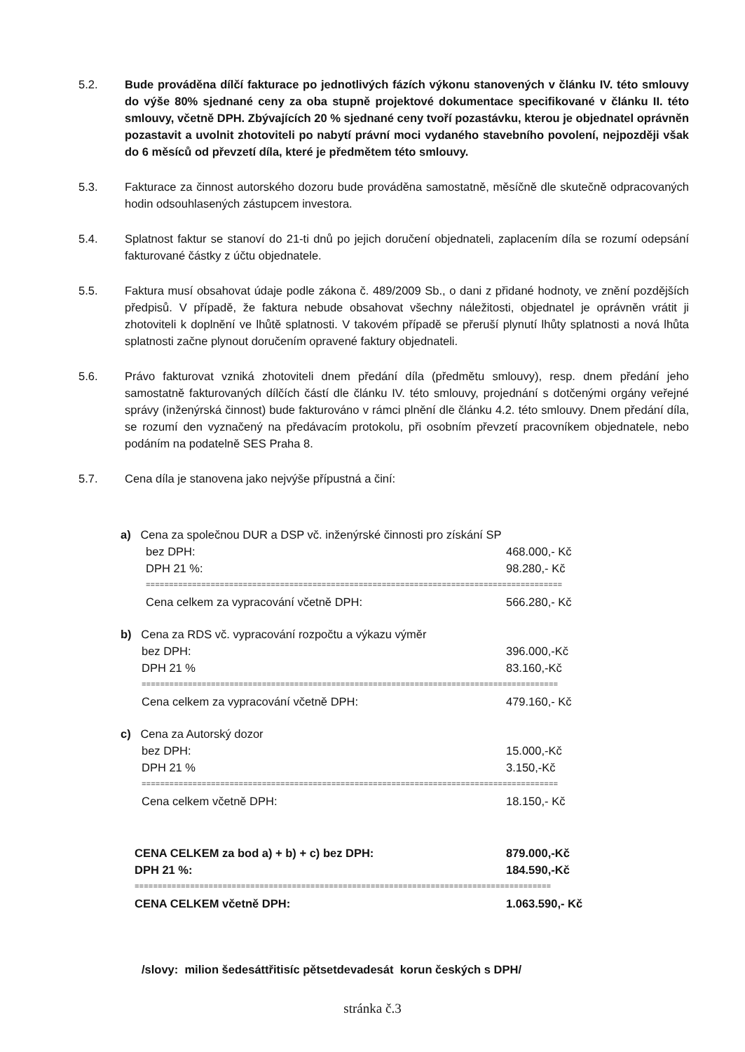5.2. Bude prováděna dílčí fakturace po jednotlivých fázích výkonu stanovených v článku IV. této smlouvy do výše 80% sjednané ceny za oba stupně projektové dokumentace specifikované v článku II. této smlouvy, včetně DPH. Zbývajících 20 % sjednané ceny tvoří pozastávku, kterou je objednatel oprávněn pozastavit a uvolnit zhotoviteli po nabytí právní moci vydaného stavebního povolení, nejpozději však do 6 měsíců od převzetí díla, které je předmětem této smlouvy.
5.3. Fakturace za činnost autorského dozoru bude prováděna samostatně, měsíčně dle skutečně odpracovaných hodin odsouhlasených zástupcem investora.
5.4. Splatnost faktur se stanoví do 21-ti dnů po jejich doručení objednateli, zaplacením díla se rozumí odepsání fakturované částky z účtu objednatele.
5.5. Faktura musí obsahovat údaje podle zákona č. 489/2009 Sb., o dani z přidané hodnoty, ve znění pozdějších předpisů. V případě, že faktura nebude obsahovat všechny náležitosti, objednatel je oprávněn vrátit ji zhotoviteli k doplnění ve lhůtě splatnosti. V takovém případě se přeruší plynutí lhůty splatnosti a nová lhůta splatnosti začne plynout doručením opravené faktury objednateli.
5.6. Právo fakturovat vzniká zhotoviteli dnem předání díla (předmětu smlouvy), resp. dnem předání jeho samostatně fakturovaných dílčích částí dle článku IV. této smlouvy, projednání s dotčenými orgány veřejné správy (inženýrská činnost) bude fakturováno v rámci plnění dle článku 4.2. této smlouvy. Dnem předání díla, se rozumí den vyznačený na předávacím protokolu, při osobním převzetí pracovníkem objednatele, nebo podáním na podatelně SES Praha 8.
5.7. Cena díla je stanovena jako nejvýše přípustná a činí:
| a) Cena za společnou DUR a DSP vč. inženýrské činnosti pro získání SP | |
| bez DPH: | 468.000,- Kč |
| DPH 21 %: | 98.280,- Kč |
| ========================================================================================== | |
| Cena celkem za vypracování včetně DPH: | 566.280,- Kč |
| b) Cena za RDS vč. vypracování rozpočtu a výkazu výměr | |
| bez DPH: | 396.000,-Kč |
| DPH 21 % | 83.160,-Kč |
| ========================================================================================== | |
| Cena celkem za vypracování včetně DPH: | 479.160,- Kč |
| c) Cena za Autorský dozor | |
| bez DPH: | 15.000,-Kč |
| DPH 21 % | 3.150,-Kč |
| ========================================================================================== | |
| Cena celkem včetně DPH: | 18.150,- Kč |
| CENA CELKEM za bod a) + b) + c) bez DPH: | 879.000,-Kč |
| DPH 21 %: | 184.590,-Kč |
| ========================================================================================== | |
| CENA CELKEM včetně DPH: | 1.063.590,- Kč |
/slovy: milion šedesáttřitisíc pětsetdevadesát korun českých s DPH/
stránka č.3